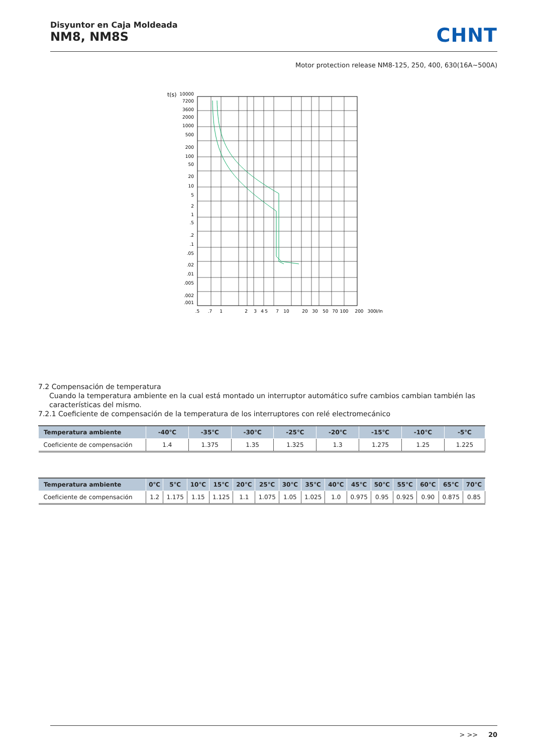Disyuntor en Caja Moldeada
NM8, NM8S
CHNT
Motor protection release NM8-125, 250, 400, 630(16A~500A)
t(s)
10000
7200
3600
2000
1000
500
200
100
50
20
10
5
2
1
.5
.2
.1
.05
.02
.01
.005
.002
.001
.5
.7
1
2
3
4
5
7
10
20
30
50
70
100
200
300
I/In
7.2 Compensación de temperatura
Cuando la temperatura ambiente en la cual está montado un interruptor automático sufre cambios cambian también las características del mismo.
7.2.1 Coeficiente de compensación de la temperatura de los interruptores con relé electromecánico
| Temperatura ambiente | -40℃ | -35℃ | -30℃ | -25℃ | -20℃ | -15℃ | -10℃ | -5℃ |
| --- | --- | --- | --- | --- | --- | --- | --- | --- |
| Coeficiente de compensación | 1.4 | 1.375 | 1.35 | 1.325 | 1.3 | 1.275 | 1.25 | 1.225 |
| Temperatura ambiente | 0℃ | 5℃ | 10℃ | 15℃ | 20℃ | 25℃ | 30℃ | 35℃ | 40℃ | 45℃ | 50℃ | 55℃ | 60℃ | 65℃ | 70℃ |
| --- | --- | --- | --- | --- | --- | --- | --- | --- | --- | --- | --- | --- | --- | --- | --- |
| Coeficiente de compensación | 1.2 | 1.175 | 1.15 | 1.125 | 1.1 | 1.075 | 1.05 | 1.025 | 1.0 | 0.975 | 0.95 | 0.925 | 0.90 | 0.875 | 0.85 |
> >> 20